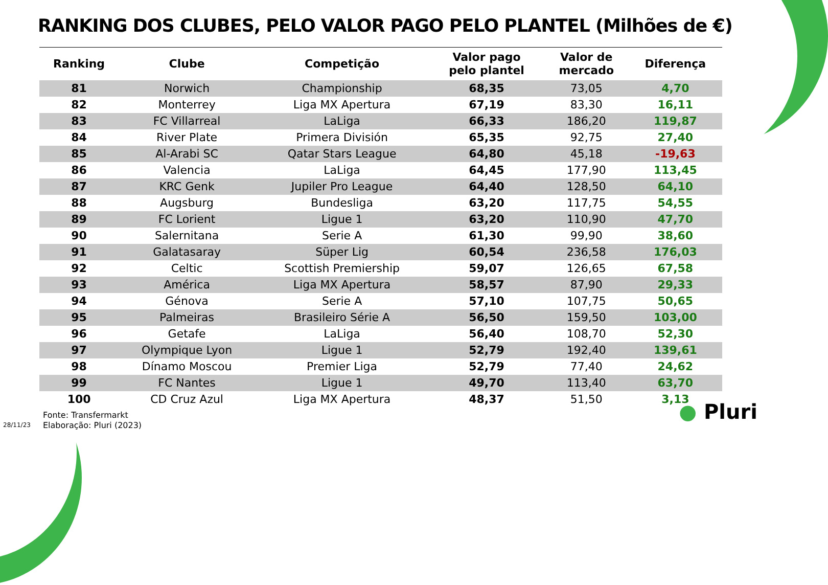RANKING DOS CLUBES, PELO VALOR PAGO PELO PLANTEL (Milhões de €)
| Ranking | Clube | Competição | Valor pago pelo plantel | Valor de mercado | Diferença |
| --- | --- | --- | --- | --- | --- |
| 81 | Norwich | Championship | 68,35 | 73,05 | 4,70 |
| 82 | Monterrey | Liga MX Apertura | 67,19 | 83,30 | 16,11 |
| 83 | FC Villarreal | LaLiga | 66,33 | 186,20 | 119,87 |
| 84 | River Plate | Primera División | 65,35 | 92,75 | 27,40 |
| 85 | Al-Arabi SC | Qatar Stars League | 64,80 | 45,18 | -19,63 |
| 86 | Valencia | LaLiga | 64,45 | 177,90 | 113,45 |
| 87 | KRC Genk | Jupiler Pro League | 64,40 | 128,50 | 64,10 |
| 88 | Augsburg | Bundesliga | 63,20 | 117,75 | 54,55 |
| 89 | FC Lorient | Ligue 1 | 63,20 | 110,90 | 47,70 |
| 90 | Salernitana | Serie A | 61,30 | 99,90 | 38,60 |
| 91 | Galatasaray | Süper Lig | 60,54 | 236,58 | 176,03 |
| 92 | Celtic | Scottish Premiership | 59,07 | 126,65 | 67,58 |
| 93 | América | Liga MX Apertura | 58,57 | 87,90 | 29,33 |
| 94 | Génova | Serie A | 57,10 | 107,75 | 50,65 |
| 95 | Palmeiras | Brasileiro Série A | 56,50 | 159,50 | 103,00 |
| 96 | Getafe | LaLiga | 56,40 | 108,70 | 52,30 |
| 97 | Olympique Lyon | Ligue 1 | 52,79 | 192,40 | 139,61 |
| 98 | Dínamo Moscou | Premier Liga | 52,79 | 77,40 | 24,62 |
| 99 | FC Nantes | Ligue 1 | 49,70 | 113,40 | 63,70 |
| 100 | CD Cruz Azul | Liga MX Apertura | 48,37 | 51,50 | 3,13 |
Fonte: Transfermarkt
Elaboração: Pluri (2023)
28/11/23
● Pluri